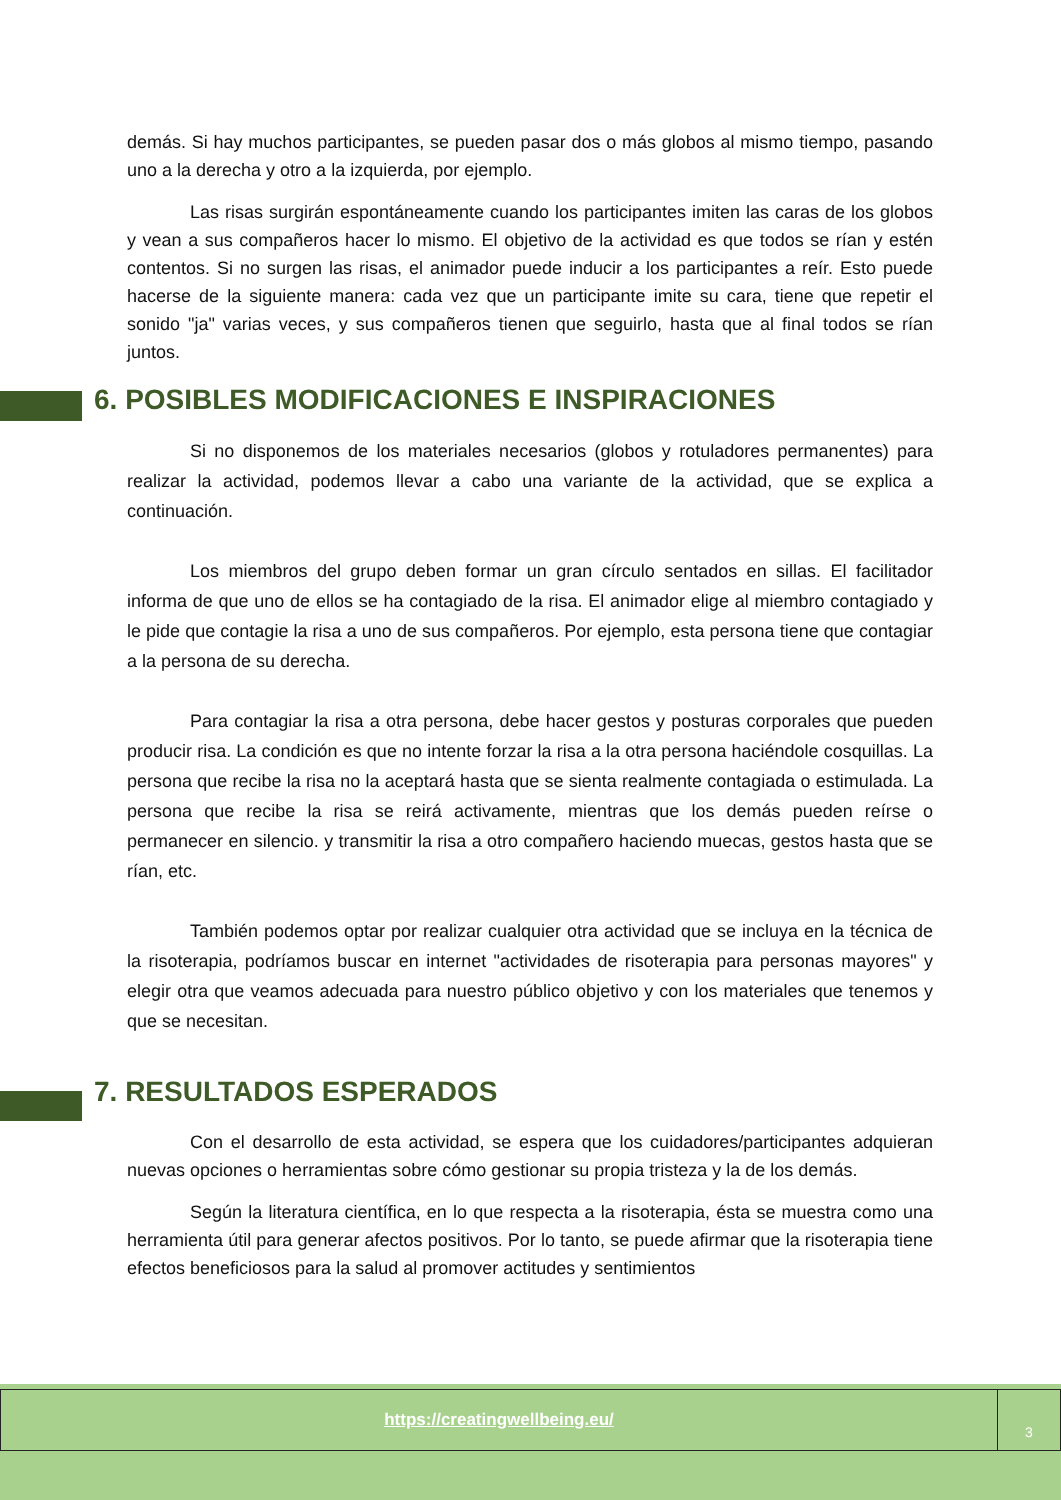demás. Si hay muchos participantes, se pueden pasar dos o más globos al mismo tiempo, pasando uno a la derecha y otro a la izquierda, por ejemplo.
Las risas surgirán espontáneamente cuando los participantes imiten las caras de los globos y vean a sus compañeros hacer lo mismo. El objetivo de la actividad es que todos se rían y estén contentos. Si no surgen las risas, el animador puede inducir a los participantes a reír. Esto puede hacerse de la siguiente manera: cada vez que un participante imite su cara, tiene que repetir el sonido "ja" varias veces, y sus compañeros tienen que seguirlo, hasta que al final todos se rían juntos.
6. POSIBLES MODIFICACIONES E INSPIRACIONES
Si no disponemos de los materiales necesarios (globos y rotuladores permanentes) para realizar la actividad, podemos llevar a cabo una variante de la actividad, que se explica a continuación.
Los miembros del grupo deben formar un gran círculo sentados en sillas. El facilitador informa de que uno de ellos se ha contagiado de la risa. El animador elige al miembro contagiado y le pide que contagie la risa a uno de sus compañeros. Por ejemplo, esta persona tiene que contagiar a la persona de su derecha.
Para contagiar la risa a otra persona, debe hacer gestos y posturas corporales que pueden producir risa. La condición es que no intente forzar la risa a la otra persona haciéndole cosquillas. La persona que recibe la risa no la aceptará hasta que se sienta realmente contagiada o estimulada. La persona que recibe la risa se reirá activamente, mientras que los demás pueden reírse o permanecer en silencio. y transmitir la risa a otro compañero haciendo muecas, gestos hasta que se rían, etc.
También podemos optar por realizar cualquier otra actividad que se incluya en la técnica de la risoterapia, podríamos buscar en internet "actividades de risoterapia para personas mayores" y elegir otra que veamos adecuada para nuestro público objetivo y con los materiales que tenemos y que se necesitan.
7. RESULTADOS ESPERADOS
Con el desarrollo de esta actividad, se espera que los cuidadores/participantes adquieran nuevas opciones o herramientas sobre cómo gestionar su propia tristeza y la de los demás.
Según la literatura científica, en lo que respecta a la risoterapia, ésta se muestra como una herramienta útil para generar afectos positivos. Por lo tanto, se puede afirmar que la risoterapia tiene efectos beneficiosos para la salud al promover actitudes y sentimientos
https://creatingwellbeing.eu/
3